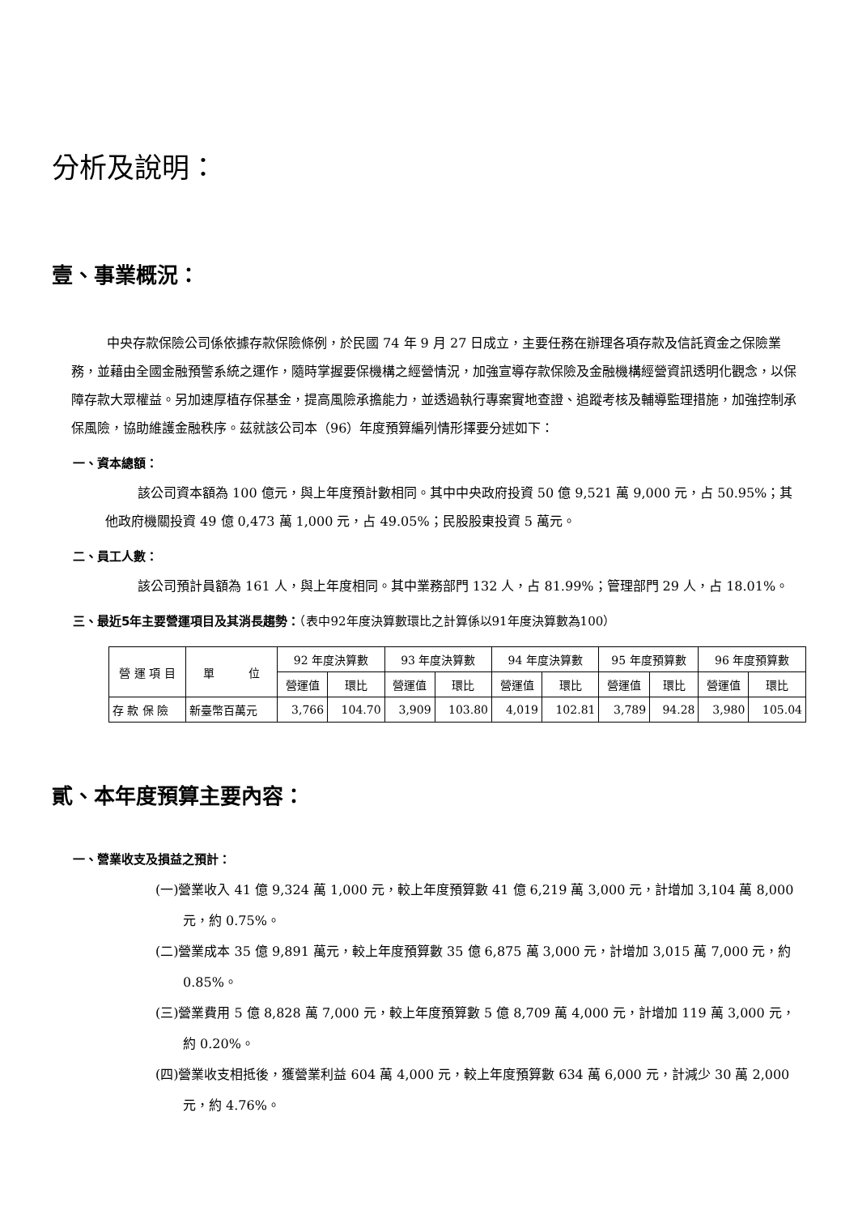分析及說明：
壹、事業概況：
中央存款保險公司係依據存款保險條例，於民國 74 年 9 月 27 日成立，主要任務在辦理各項存款及信託資金之保險業務，並藉由全國金融預警系統之運作，隨時掌握要保機構之經營情況，加強宣導存款保險及金融機構經營資訊透明化觀念，以保障存款大眾權益。另加速厚植存保基金，提高風險承擔能力，並透過執行專案實地查證、追蹤考核及輔導監理措施，加強控制承保風險，協助維護金融秩序。茲就該公司本（96）年度預算編列情形擇要分述如下：
一、資本總額：
該公司資本額為 100 億元，與上年度預計數相同。其中中央政府投資 50 億 9,521 萬 9,000 元，占 50.95%；其他政府機關投資 49 億 0,473 萬 1,000 元，占 49.05%；民股股東投資 5 萬元。
二、員工人數：
該公司預計員額為 161 人，與上年度相同。其中業務部門 132 人，占 81.99%；管理部門 29 人，占 18.01%。
三、最近5年主要營運項目及其消長趨勢：（表中92年度決算數環比之計算係以91年度決算數為100）
| 營 運 項 目 | 單 位 | 92 年度決算數 | | 93 年度決算數 | | 94 年度決算數 | | 95 年度預算數 | | 96 年度預算數 | |
| --- | --- | --- | --- | --- | --- | --- | --- | --- | --- | --- | --- |
| | | 營運值 | 環比 | 營運值 | 環比 | 營運值 | 環比 | 營運值 | 環比 | 營運值 | 環比 |
| 存 款 保 險 | 新臺幣百萬元 | 3,766 | 104.70 | 3,909 | 103.80 | 4,019 | 102.81 | 3,789 | 94.28 | 3,980 | 105.04 |
貳、本年度預算主要內容：
一、營業收支及損益之預計：
(一)營業收入 41 億 9,324 萬 1,000 元，較上年度預算數 41 億 6,219 萬 3,000 元，計增加 3,104 萬 8,000 元，約 0.75%。
(二)營業成本 35 億 9,891 萬元，較上年度預算數 35 億 6,875 萬 3,000 元，計增加 3,015 萬 7,000 元，約 0.85%。
(三)營業費用 5 億 8,828 萬 7,000 元，較上年度預算數 5 億 8,709 萬 4,000 元，計增加 119 萬 3,000 元，約 0.20%。
(四)營業收支相抵後，獲營業利益 604 萬 4,000 元，較上年度預算數 634 萬 6,000 元，計減少 30 萬 2,000 元，約 4.76%。